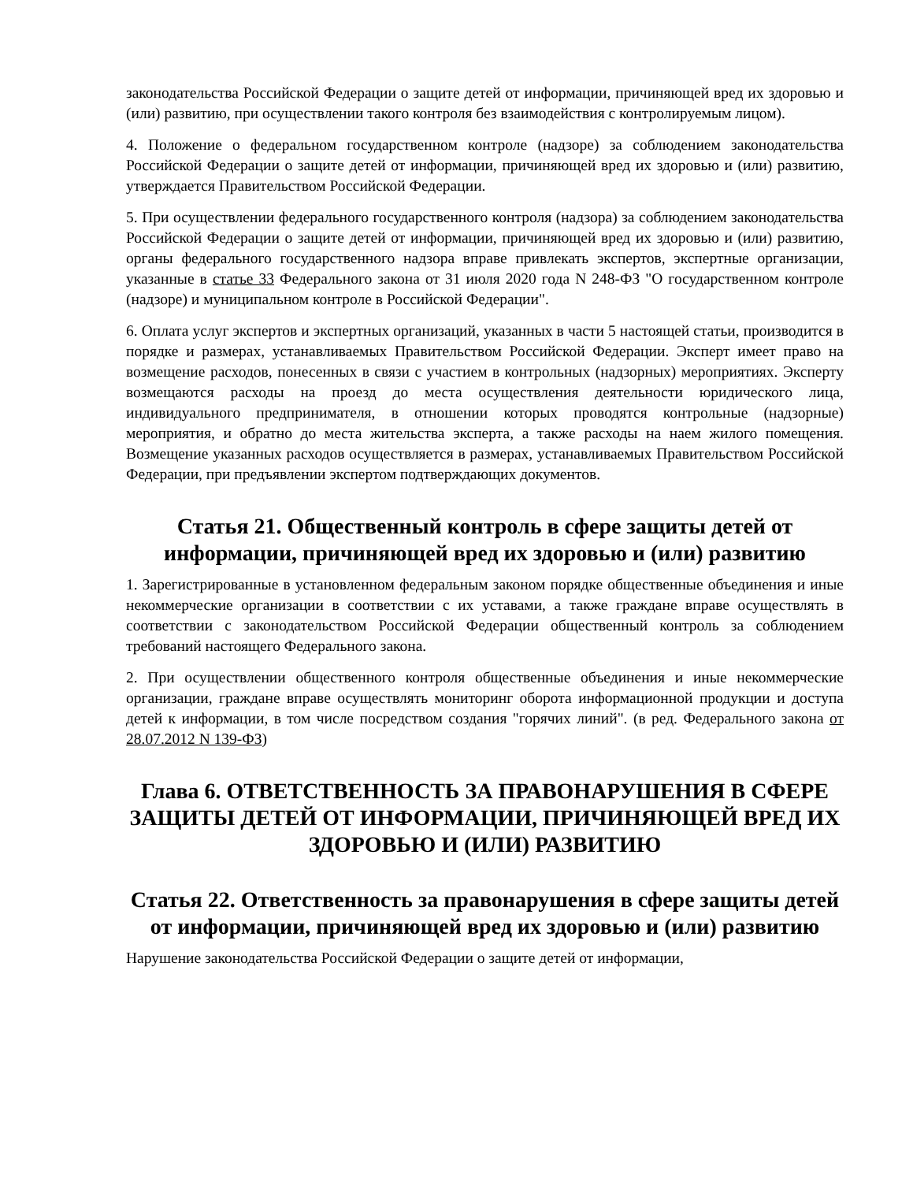законодательства Российской Федерации о защите детей от информации, причиняющей вред их здоровью и (или) развитию, при осуществлении такого контроля без взаимодействия с контролируемым лицом).
4. Положение о федеральном государственном контроле (надзоре) за соблюдением законодательства Российской Федерации о защите детей от информации, причиняющей вред их здоровью и (или) развитию, утверждается Правительством Российской Федерации.
5. При осуществлении федерального государственного контроля (надзора) за соблюдением законодательства Российской Федерации о защите детей от информации, причиняющей вред их здоровью и (или) развитию, органы федерального государственного надзора вправе привлекать экспертов, экспертные организации, указанные в статье 33 Федерального закона от 31 июля 2020 года N 248-ФЗ "О государственном контроле (надзоре) и муниципальном контроле в Российской Федерации".
6. Оплата услуг экспертов и экспертных организаций, указанных в части 5 настоящей статьи, производится в порядке и размерах, устанавливаемых Правительством Российской Федерации. Эксперт имеет право на возмещение расходов, понесенных в связи с участием в контрольных (надзорных) мероприятиях. Эксперту возмещаются расходы на проезд до места осуществления деятельности юридического лица, индивидуального предпринимателя, в отношении которых проводятся контрольные (надзорные) мероприятия, и обратно до места жительства эксперта, а также расходы на наем жилого помещения. Возмещение указанных расходов осуществляется в размерах, устанавливаемых Правительством Российской Федерации, при предъявлении экспертом подтверждающих документов.
Статья 21. Общественный контроль в сфере защиты детей от информации, причиняющей вред их здоровью и (или) развитию
1. Зарегистрированные в установленном федеральным законом порядке общественные объединения и иные некоммерческие организации в соответствии с их уставами, а также граждане вправе осуществлять в соответствии с законодательством Российской Федерации общественный контроль за соблюдением требований настоящего Федерального закона.
2. При осуществлении общественного контроля общественные объединения и иные некоммерческие организации, граждане вправе осуществлять мониторинг оборота информационной продукции и доступа детей к информации, в том числе посредством создания "горячих линий". (в ред. Федерального закона от 28.07.2012 N 139-ФЗ)
Глава 6. ОТВЕТСТВЕННОСТЬ ЗА ПРАВОНАРУШЕНИЯ В СФЕРЕ ЗАЩИТЫ ДЕТЕЙ ОТ ИНФОРМАЦИИ, ПРИЧИНЯЮЩЕЙ ВРЕД ИХ ЗДОРОВЬЮ И (ИЛИ) РАЗВИТИЮ
Статья 22. Ответственность за правонарушения в сфере защиты детей от информации, причиняющей вред их здоровью и (или) развитию
Нарушение законодательства Российской Федерации о защите детей от информации,